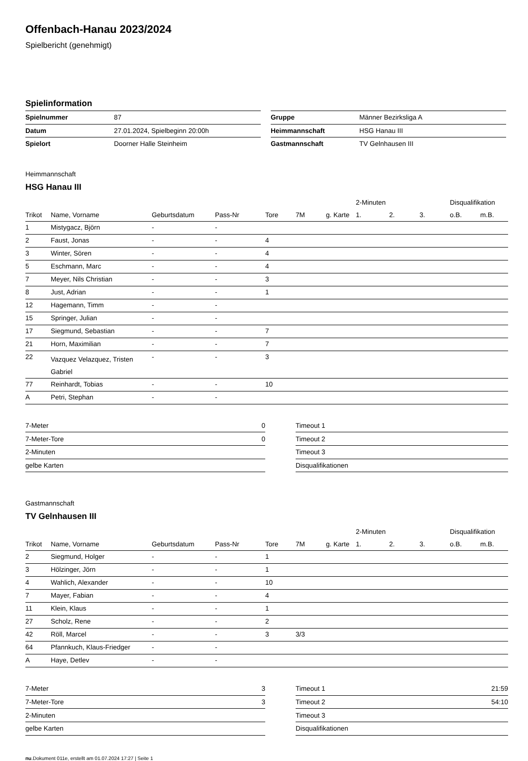Offenbach-Hanau 2023/2024
Spielbericht (genehmigt)
Spielinformation
| Spielnummer | 87 |
| Datum | 27.01.2024, Spielbeginn 20:00h |
| Spielort | Doorner Halle Steinheim |
| Gruppe | Männer Bezirksliga A |
| Heimmannschaft | HSG Hanau III |
| Gastmannschaft | TV Gelnhausen III |
Heimmannschaft
HSG Hanau III
| | | | | | | | 2-Minuten | | | Disqualifikation | |
| --- | --- | --- | --- | --- | --- | --- | --- | --- | --- | --- | --- |
| Trikot | Name, Vorname | Geburtsdatum | Pass-Nr | Tore | 7M | g. Karte | 1. | 2. | 3. | o.B. | m.B. |
| 1 | Mistygacz, Björn | - | - | | | | | | | | |
| 2 | Faust, Jonas | - | - | 4 | | | | | | | |
| 3 | Winter, Sören | - | - | 4 | | | | | | | |
| 5 | Eschmann, Marc | - | - | 4 | | | | | | | |
| 7 | Meyer, Nils Christian | - | - | 3 | | | | | | | |
| 8 | Just, Adrian | - | - | 1 | | | | | | | |
| 12 | Hagemann, Timm | - | - | | | | | | | | |
| 15 | Springer, Julian | - | - | | | | | | | | |
| 17 | Siegmund, Sebastian | - | - | 7 | | | | | | | |
| 21 | Horn, Maximilian | - | - | 7 | | | | | | | |
| 22 | Vazquez Velazquez, Tristen Gabriel | - | - | 3 | | | | | | | |
| 77 | Reinhardt, Tobias | - | - | 10 | | | | | | | |
| A | Petri, Stephan | - | - | | | | | | | | |
| 7-Meter | 0 |
| 7-Meter-Tore | 0 |
| 2-Minuten | |
| gelbe Karten | |
| Timeout 1 | |
| Timeout 2 | |
| Timeout 3 | |
| Disqualifikationen | |
Gastmannschaft
TV Gelnhausen III
| | | | | | | | 2-Minuten | | | Disqualifikation | |
| --- | --- | --- | --- | --- | --- | --- | --- | --- | --- | --- | --- |
| Trikot | Name, Vorname | Geburtsdatum | Pass-Nr | Tore | 7M | g. Karte | 1. | 2. | 3. | o.B. | m.B. |
| 2 | Siegmund, Holger | - | - | 1 | | | | | | | |
| 3 | Hölzinger, Jörn | - | - | 1 | | | | | | | |
| 4 | Wahlich, Alexander | - | - | 10 | | | | | | | |
| 7 | Mayer, Fabian | - | - | 4 | | | | | | | |
| 11 | Klein, Klaus | - | - | 1 | | | | | | | |
| 27 | Scholz, Rene | - | - | 2 | | | | | | | |
| 42 | Röll, Marcel | - | - | 3 | 3/3 | | | | | | |
| 64 | Pfannkuch, Klaus-Friedger | - | - | | | | | | | | |
| A | Haye, Detlev | - | - | | | | | | | | |
| 7-Meter | 3 |
| 7-Meter-Tore | 3 |
| 2-Minuten | |
| gelbe Karten | |
| Timeout 1 | 21:59 |
| Timeout 2 | 54:10 |
| Timeout 3 | |
| Disqualifikationen | |
nu.Dokument 011e, erstellt am 01.07.2024 17:27 | Seite 1